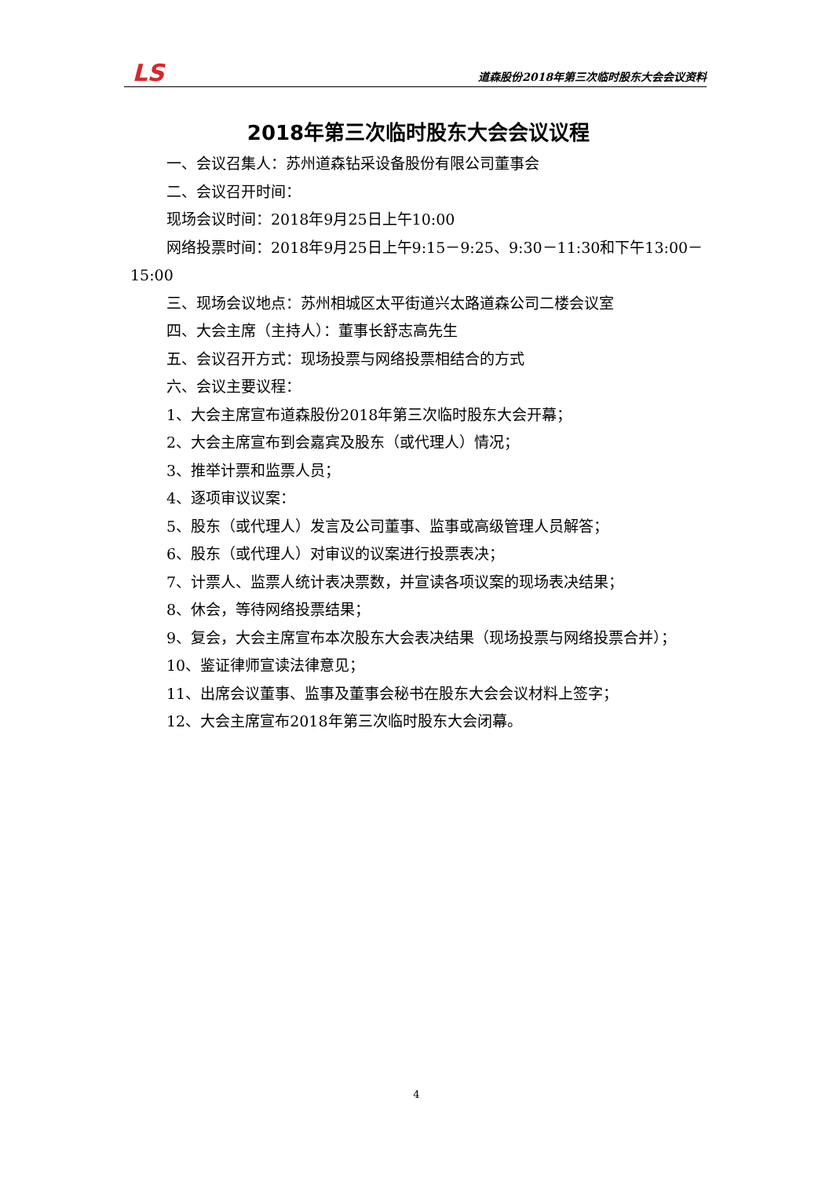LS 道森股份2018年第三次临时股东大会会议资料
2018年第三次临时股东大会会议议程
一、会议召集人：苏州道森钻采设备股份有限公司董事会
二、会议召开时间：
现场会议时间：2018年9月25日上午10:00
网络投票时间：2018年9月25日上午9:15－9:25、9:30－11:30和下午13:00－15:00
三、现场会议地点：苏州相城区太平街道兴太路道森公司二楼会议室
四、大会主席（主持人）：董事长舒志高先生
五、会议召开方式：现场投票与网络投票相结合的方式
六、会议主要议程：
1、大会主席宣布道森股份2018年第三次临时股东大会开幕；
2、大会主席宣布到会嘉宾及股东（或代理人）情况；
3、推举计票和监票人员；
4、逐项审议议案：
5、股东（或代理人）发言及公司董事、监事或高级管理人员解答；
6、股东（或代理人）对审议的议案进行投票表决；
7、计票人、监票人统计表决票数，并宣读各项议案的现场表决结果；
8、休会，等待网络投票结果；
9、复会，大会主席宣布本次股东大会表决结果（现场投票与网络投票合并）；
10、鉴证律师宣读法律意见；
11、出席会议董事、监事及董事会秘书在股东大会会议材料上签字；
12、大会主席宣布2018年第三次临时股东大会闭幕。
4